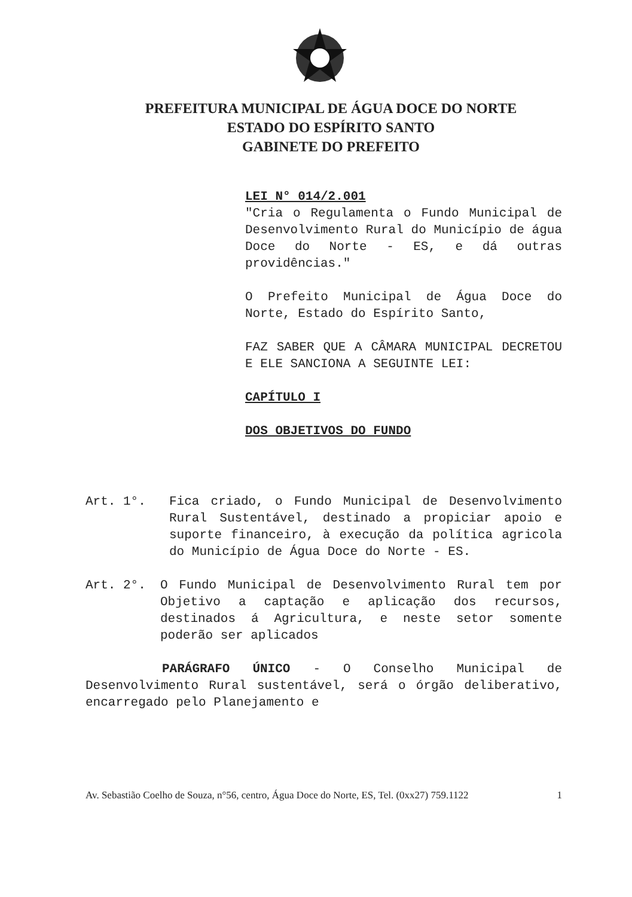PREFEITURA MUNICIPAL DE ÁGUA DOCE DO NORTE
ESTADO DO ESPÍRITO SANTO
GABINETE DO PREFEITO
LEI N° 014/2.001
"Cria o Regulamenta o Fundo Municipal de Desenvolvimento Rural do Município de água Doce do Norte - ES, e dá outras providências."
O Prefeito Municipal de Água Doce do Norte, Estado do Espírito Santo,
FAZ SABER QUE A CÂMARA MUNICIPAL DECRETOU E ELE SANCIONA A SEGUINTE LEI:
CAPÍTULO I
DOS OBJETIVOS DO FUNDO
Art. 1°. Fica criado, o Fundo Municipal de Desenvolvimento Rural Sustentável, destinado a propiciar apoio e suporte financeiro, à execução da política agricola do Município de Água Doce do Norte - ES.
Art. 2°. O Fundo Municipal de Desenvolvimento Rural tem por Objetivo a captação e aplicação dos recursos, destinados á Agricultura, e neste setor somente poderão ser aplicados
PARÁGRAFO ÚNICO - O Conselho Municipal de Desenvolvimento Rural sustentável, será o órgão deliberativo, encarregado pelo Planejamento e
Av. Sebastião Coelho de Souza, n°56, centro, Água Doce do Norte, ES, Tel. (0xx27) 759.1122 1